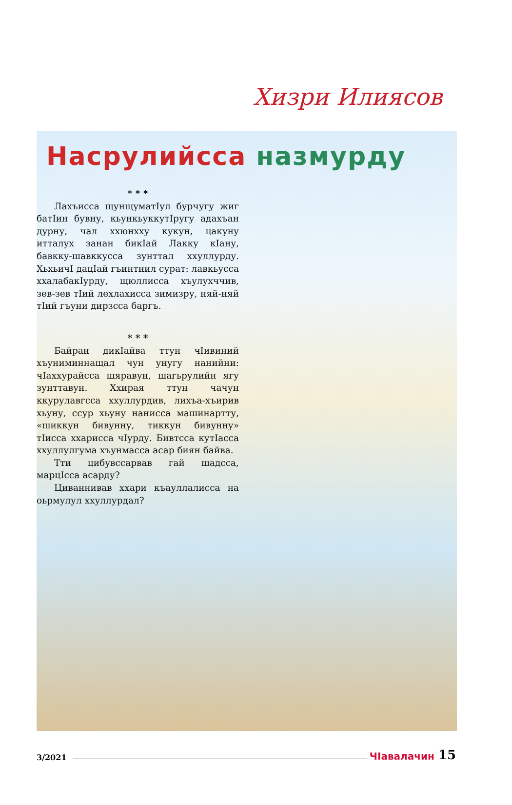Хизри Илиясов
Насрулийсса назмурду
* * *
Лахъисса щунщуматIул бурчугу жиг батIин бувну, кьункьуккутIругу адахъан дурну, чал ххюнхху кукун, цакуну итталух занан бикIай Лакку кIану, бавкку-шавккусса зунттал ххуллурду. ХьхьичI дацIай гъинтнил сурат: лавкьусса ххалабакIурду, щюллисса хъулухччив, зев-зев тIий лехлахисса зимизру, няй-няй тIий гъуни дирзсса баргъ.
* * *
Байран дикIайва ттун чIивиний хъуниминнащал чун унугу нанийни: чIаххурайсса шяравун, шагьрулийн ягу зунттавун. Ххирая ттун чачун ккурулавгсса ххуллурдив, лихъа-хъирив хьуну, ссур хьуну нанисса машинартту, «шиккун бивунну, тиккун бивунну» тIисса ххарисса чIурду. Бивтсса кутIасса ххуллулгума хъунмасса асар биян байва.
Тти цибувссарвав гай шадсса, марцIсса асарду?
Циваннивав ххари къауллалисса на оьрмулул ххуллурдал?
3/2021 ЧIавалачин 15